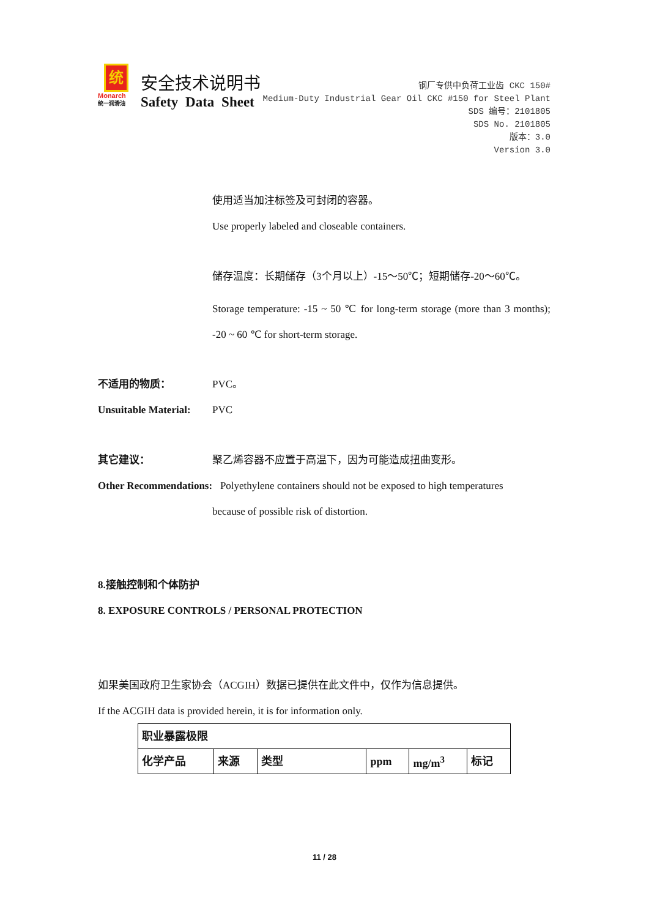统
Monarch
统一润滑油
安全技术说明书
Safety Data Sheet
钢厂专供中负荷工业齿 CKC 150#
Medium-Duty Industrial Gear Oil CKC #150 for Steel Plant
SDS 编号：2101805
SDS No. 2101805
版本：3.0
Version 3.0
使用适当加注标签及可封闭的容器。
Use properly labeled and closeable containers.
储存温度：长期储存（3个月以上）-15～50℃；短期储存-20～60℃。
Storage temperature: -15 ~ 50 ℃ for long-term storage (more than 3 months); -20 ~ 60 ℃ for short-term storage.
不适用的物质： PVC。
Unsuitable Material:
PVC
其它建议： 聚乙烯容器不应置于高温下，因为可能造成扭曲变形。
Other Recommendations: Polyethylene containers should not be exposed to high temperatures
because of possible risk of distortion.
8.接触控制和个体防护
8. EXPOSURE CONTROLS / PERSONAL PROTECTION
如果美国政府卫生家协会（ACGIH）数据已提供在此文件中，仅作为信息提供。
If the ACGIH data is provided herein, it is for information only.
| 职业暴露极限 | | | | | |
| 化学产品 | 来源 | 类型 | ppm | mg/m<sup>3</sup> | 标记 |
11 / 28